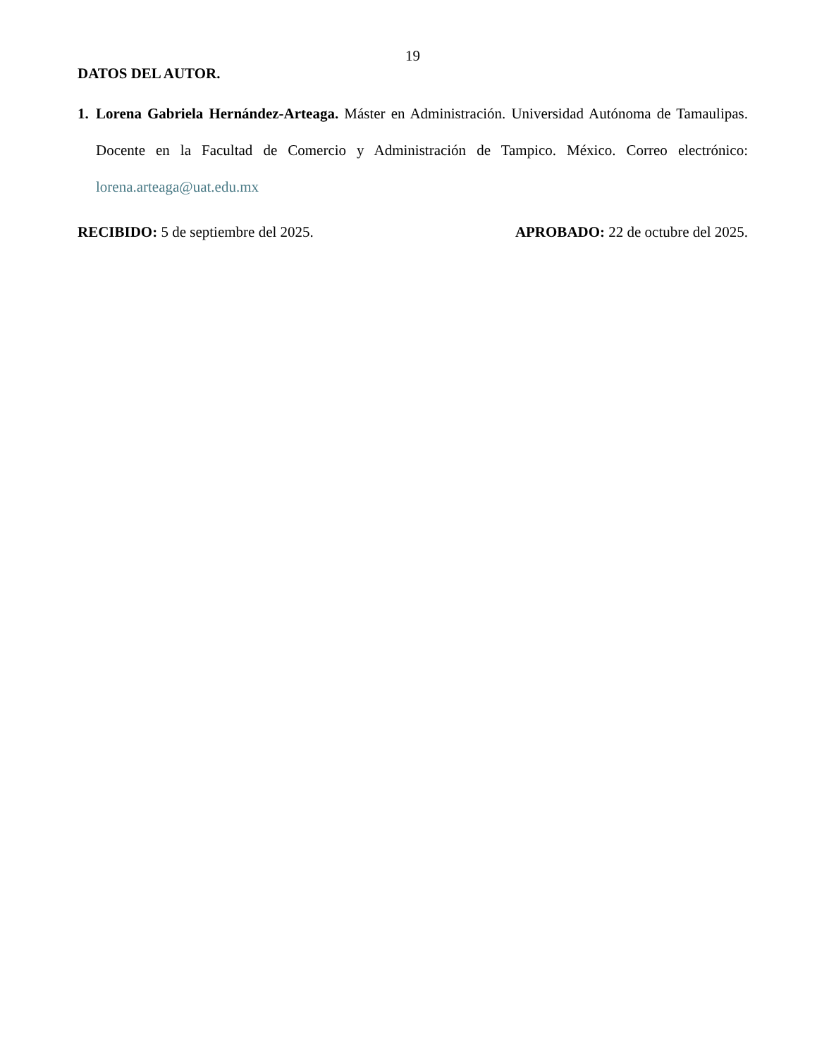19
DATOS DEL AUTOR.
1. Lorena Gabriela Hernández-Arteaga. Máster en Administración. Universidad Autónoma de Tamaulipas. Docente en la Facultad de Comercio y Administración de Tampico. México. Correo electrónico: lorena.arteaga@uat.edu.mx
RECIBIDO: 5 de septiembre del 2025. APROBADO: 22 de octubre del 2025.